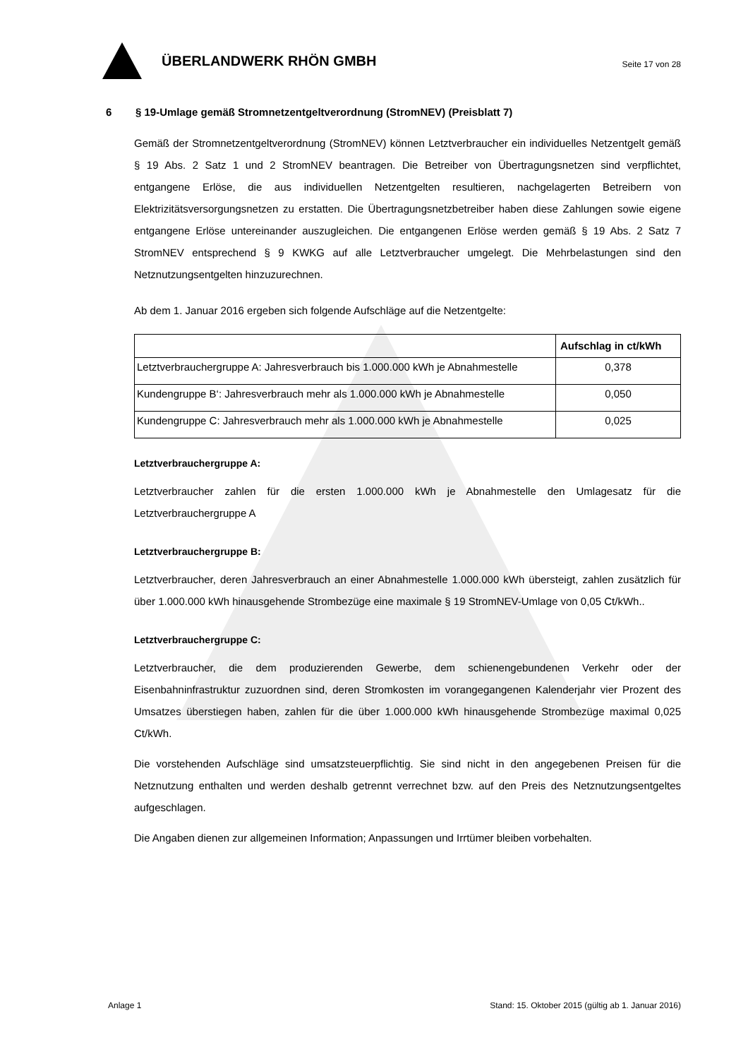ÜBERLANDWERK RHÖN GMBH
Seite 17 von 28
6 § 19-Umlage gemäß Stromnetzentgeltverordnung (StromNEV) (Preisblatt 7)
Gemäß der Stromnetzentgeltverordnung (StromNEV) können Letztverbraucher ein individuelles Netzentgelt gemäß § 19 Abs. 2 Satz 1 und 2 StromNEV beantragen. Die Betreiber von Übertragungsnetzen sind verpflichtet, entgangene Erlöse, die aus individuellen Netzentgelten resultieren, nachgelagerten Betreibern von Elektrizitätsversorgungsnetzen zu erstatten. Die Übertragungsnetzbetreiber haben diese Zahlungen sowie eigene entgangene Erlöse untereinander auszugleichen. Die entgangenen Erlöse werden gemäß § 19 Abs. 2 Satz 7 StromNEV entsprechend § 9 KWKG auf alle Letztverbraucher umgelegt. Die Mehrbelastungen sind den Netznutzungsentgelten hinzuzurechnen.
Ab dem 1. Januar 2016 ergeben sich folgende Aufschläge auf die Netzentgelte:
| | Aufschlag in ct/kWh |
| --- | --- |
| Letztverbrauchergruppe A: Jahresverbrauch bis 1.000.000 kWh je Abnahmestelle | 0,378 |
| Kundengruppe B‘: Jahresverbrauch mehr als 1.000.000 kWh je Abnahmestelle | 0,050 |
| Kundengruppe C: Jahresverbrauch mehr als 1.000.000 kWh je Abnahmestelle | 0,025 |
Letztverbrauchergruppe A:
Letztverbraucher zahlen für die ersten 1.000.000 kWh je Abnahmestelle den Umlagesatz für die Letztverbrauchergruppe A
Letztverbrauchergruppe B:
Letztverbraucher, deren Jahresverbrauch an einer Abnahmestelle 1.000.000 kWh übersteigt, zahlen zusätzlich für über 1.000.000 kWh hinausgehende Strombezüge eine maximale § 19 StromNEV-Umlage von 0,05 Ct/kWh..
Letztverbrauchergruppe C:
Letztverbraucher, die dem produzierenden Gewerbe, dem schienengebundenen Verkehr oder der Eisenbahninfrastruktur zuzuordnen sind, deren Stromkosten im vorangegangenen Kalenderjahr vier Prozent des Umsatzes überstiegen haben, zahlen für die über 1.000.000 kWh hinausgehende Strombezüge maximal 0,025 Ct/kWh.
Die vorstehenden Aufschläge sind umsatzsteuerpflichtig. Sie sind nicht in den angegebenen Preisen für die Netznutzung enthalten und werden deshalb getrennt verrechnet bzw. auf den Preis des Netznutzungsentgeltes aufgeschlagen.
Die Angaben dienen zur allgemeinen Information; Anpassungen und Irrtümer bleiben vorbehalten.
Anlage 1 Stand: 15. Oktober 2015 (gültig ab 1. Januar 2016)